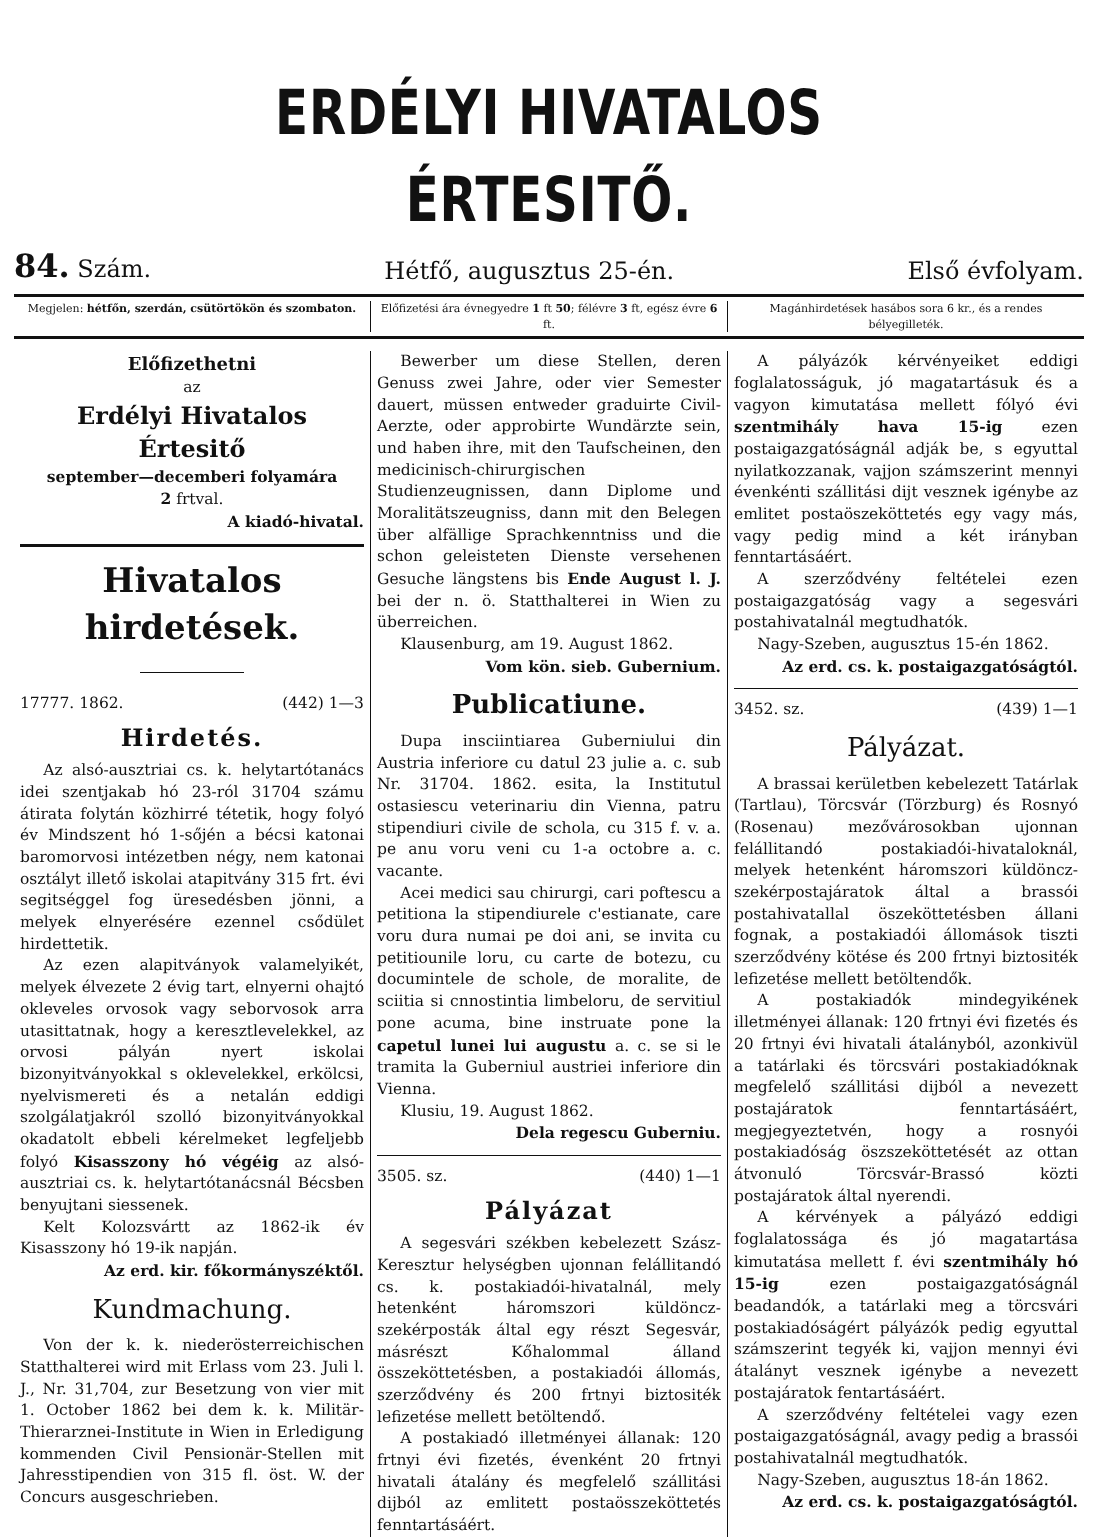ERDÉLYI HIVATALOS ÉRTESITŐ.
84. Szám. Hétfő, augusztus 25-én. Első évfolyam.
Megjelen: hétfőn, szerdán, csütörtökön és szombaton.
Előfizetési ára évnegyedre 1 ft 50; félévre 3 ft, egész évre 6 ft.
Magánhirdetések hasábos sora 6 kr., és a rendes bélyegilleték.
Előfizethetni
az
Erdélyi Hivatalos Értesitő
september—decemberi folyamára
2 frtval.
A kiadó-hivatal.
Hivatalos hirdetések.
17777. 1862. (442) 1—3
Hirdetés.
Az alsó-ausztriai cs. k. helytartótanács idei szentjakab hó 23-ról 31704 számu átirata folytán közhirré tétetik, hogy folyó év Mindszent hó 1-sőjén a bécsi katonai baromorvosi intézetben négy, nem katonai osztályt illető iskolai atapitvány 315 frt. évi segitséggel fog üresedésben jönni, a melyek elnyerésére ezennel csődület hirdettetik.
Az ezen alapitványok valamelyikét, melyek élvezete 2 évig tart, elnyerni ohajtó okleveles orvosok vagy seborvosok arra utasittatnak, hogy a keresztlevelekkel, az orvosi pályán nyert iskolai bizonyitványokkal s oklevelekkel, erkölcsi, nyelvismereti és a netalán eddigi szolgálatjakról szolló bizonyitványokkal okadatolt ebbeli kérelmeket legfeljebb folyó Kisasszony hó végéig az alsó-ausztriai cs. k. helytartótanácsnál Bécsben benyujtani siessenek.
Kelt Kolozsvártt az 1862-ik év Kisasszony hó 19-ik napján.
Az erd. kir. főkormányszéktől.
Kundmachung.
Von der k. k. niederösterreichischen Statthalterei wird mit Erlass vom 23. Juli l. J., Nr. 31,704, zur Besetzung von vier mit 1. October 1862 bei dem k. k. Militär-Thierarznei-Institute in Wien in Erledigung kommenden Civil Pensionär-Stellen mit Jahresstipendien von 315 fl. öst. W. der Concurs ausgeschrieben.
Bewerber um diese Stellen, deren Genuss zwei Jahre, oder vier Semester dauert, müssen entweder graduirte Civil-Aerzte, oder approbirte Wundärzte sein, und haben ihre, mit den Taufscheinen, den medicinisch-chirurgischen Studienzeugnissen, dann Diplome und Moralitätszeugniss, dann mit den Belegen über alfällige Sprachkenntniss und die schon geleisteten Dienste versehenen Gesuche längstens bis Ende August l. J. bei der n. ö. Statthalterei in Wien zu überreichen.
Klausenburg, am 19. August 1862.
Vom kön. sieb. Gubernium.
Publicatiune.
Dupa insciintiarea Guberniului din Austria inferiore cu datul 23 julie a. c. sub Nr. 31704. 1862. esita, la Institutul ostasiescu veterinariu din Vienna, patru stipendiuri civile de schola, cu 315 f. v. a. pe anu voru veni cu 1-a octobre a. c. vacante.
Acei medici sau chirurgi, cari poftescu a petitiona la stipendiurele c'estianate, care voru dura numai pe doi ani, se invita cu petitiounile loru, cu carte de botezu, cu documintele de schole, de moralite, de sciitia si cnnostintia limbeloru, de servitiul pone acuma, bine instruate pone la capetul lunei lui augustu a. c. se si le tramita la Guberniul austriei inferiore din Vienna.
Klusiu, 19. August 1862.
Dela regescu Guberniu.
3505. sz. (440) 1—1
Pályázat
A segesvári székben kebelezett Szász-Keresztur helységben ujonnan felállitandó cs. k. postakiadói-hivatalnál, mely hetenként háromszori küldöncz-szekérposták által egy részt Segesvár, másrészt Kőhalommal álland összeköttetésben, a postakiadói állomás, szerződvény és 200 frtnyi biztositék lefizetése mellett betöltendő.
A postakiadó illetményei állanak: 120 frtnyi évi fizetés, évenként 20 frtnyi hivatali átalány és megfelelő szállitási dijból az emlitett postaösszeköttetés fenntartásáért.
A pályázók kérvényeiket eddigi foglalatosságuk, jó magatartásuk és a vagyon kimutatása mellett fólyó évi szentmihály hava 15-ig ezen postaigazgatóságnál adják be, s egyuttal nyilatkozzanak, vajjon számszerint mennyi évenkénti szállitási dijt vesznek igénybe az emlitet postaöszeköttetés egy vagy más, vagy pedig mind a két irányban fenntartásáért.
A szerződvény feltételei ezen postaigazgatóság vagy a segesvári postahivatalnál megtudhatók.
Nagy-Szeben, augusztus 15-én 1862.
Az erd. cs. k. postaigazgatóságtól.
3452. sz. (439) 1—1
Pályázat.
A brassai kerületben kebelezett Tatárlak (Tartlau), Törcsvár (Törzburg) és Rosnyó (Rosenau) mezővárosokban ujonnan felállitandó postakiadói-hivataloknál, melyek hetenként háromszori küldöncz-szekérpostajáratok által a brassói postahivatallal öszeköttetésben állani fognak, a postakiadói állomások tiszti szerződvény kötése és 200 frtnyi biztositék lefizetése mellett betöltendők.
A postakiadók mindegyikének illetményei állanak: 120 frtnyi évi fizetés és 20 frtnyi évi hivatali átalányból, azonkivül a tatárlaki és törcsvári postakiadóknak megfelelő szállitási dijból a nevezett postajáratok fenntartásáért, megjegyeztetvén, hogy a rosnyói postakiadóság öszszeköttetését az ottan átvonuló Törcsvár-Brassó közti postajáratok által nyerendi.
A kérvények a pályázó eddigi foglalatossága és jó magatartása kimutatása mellett f. évi szentmihály hó 15-ig ezen postaigazgatóságnál beadandók, a tatárlaki meg a törcsvári postakiadóságért pályázók pedig egyuttal számszerint tegyék ki, vajjon mennyi évi átalányt vesznek igénybe a nevezett postajáratok fentartásáért.
A szerződvény feltételei vagy ezen postaigazgatóságnál, avagy pedig a brassói postahivatalnál megtudhatók.
Nagy-Szeben, augusztus 18-án 1862.
Az erd. cs. k. postaigazgatóságtól.